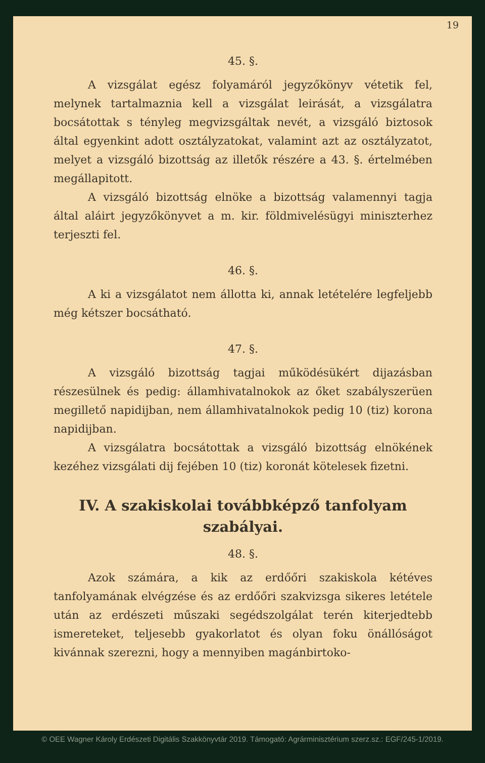19
45. §.
A vizsgálat egész folyamáról jegyzőkönyv vétetik fel, melynek tartalmaznia kell a vizsgálat leirását, a vizsgálatra bocsátottak s tényleg megvizsgáltak nevét, a vizsgáló biztosok által egyenkint adott osztályzatokat, valamint azt az osztályzatot, melyet a vizsgáló bizottság az illetők részére a 43. §. értelmében megállapitott.
A vizsgáló bizottság elnöke a bizottság valamennyi tagja által aláirt jegyzőkönyvet a m. kir. földmivelésügyi miniszterhez terjeszti fel.
46. §.
A ki a vizsgálatot nem állotta ki, annak letételére legfeljebb még kétszer bocsátható.
47. §.
A vizsgáló bizottság tagjai működésükért dijazásban részesülnek és pedig: államhivatalnokok az őket szabályszerüen megillető napidijban, nem államhivatalnokok pedig 10 (tiz) korona napidijban.
A vizsgálatra bocsátottak a vizsgáló bizottság elnökének kezéhez vizsgálati dij fejében 10 (tiz) koronát kötelesek fizetni.
IV. A szakiskolai továbbképző tanfolyam szabályai.
48. §.
Azok számára, a kik az erdőőri szakiskola kétéves tanfolyamának elvégzése és az erdőőri szakvizsga sikeres letétele után az erdészeti műszaki segédszolgálat terén kiterjedtebb ismereteket, teljesebb gyakorlatot és olyan foku önállóságot kivánnak szerezni, hogy a mennyiben magánbirtoko-
© OEE Wagner Károly Erdészeti Digitális Szakkönyvtár 2019. Támogató: Agrárminisztérium szerz.sz.: EGF/245-1/2019.